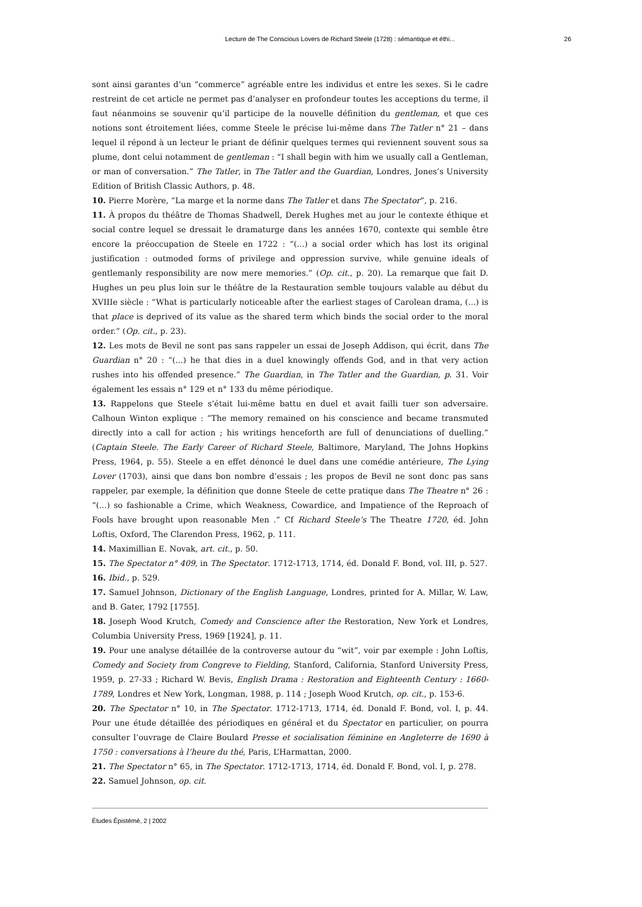Lecture de The Conscious Lovers de Richard Steele (1728) : sémantique et éthi... 26
sont ainsi garantes d’un “commerce” agréable entre les individus et entre les sexes. Si le cadre restreint de cet article ne permet pas d’analyser en profondeur toutes les acceptions du terme, il faut néanmoins se souvenir qu’il participe de la nouvelle définition du gentleman, et que ces notions sont étroitement liées, comme Steele le précise lui-même dans The Tatler n° 21 – dans lequel il répond à un lecteur le priant de définir quelques termes qui reviennent souvent sous sa plume, dont celui notamment de gentleman : “I shall begin with him we usually call a Gentleman, or man of conversation.” The Tatler, in The Tatler and the Guardian, Londres, Jones’s University Edition of British Classic Authors, p. 48.
10. Pierre Morère, “La marge et la norme dans The Tatler et dans The Spectator”, p. 216.
11. À propos du théâtre de Thomas Shadwell, Derek Hughes met au jour le contexte éthique et social contre lequel se dressait le dramaturge dans les années 1670, contexte qui semble être encore la préoccupation de Steele en 1722 : “(...) a social order which has lost its original justification : outmoded forms of privilege and oppression survive, while genuine ideals of gentlemanly responsibility are now mere memories.” (Op. cit., p. 20). La remarque que fait D. Hughes un peu plus loin sur le théâtre de la Restauration semble toujours valable au début du XVIIIe siècle : “What is particularly noticeable after the earliest stages of Carolean drama, (...) is that place is deprived of its value as the shared term which binds the social order to the moral order.” (Op. cit., p. 23).
12. Les mots de Bevil ne sont pas sans rappeler un essai de Joseph Addison, qui écrit, dans The Guardian n° 20 : “(...) he that dies in a duel knowingly offends God, and in that very action rushes into his offended presence.” The Guardian, in The Tatler and the Guardian, p. 31. Voir également les essais n° 129 et n° 133 du même périodique.
13. Rappelons que Steele s’était lui-même battu en duel et avait failli tuer son adversaire. Calhoun Winton explique : “The memory remained on his conscience and became transmuted directly into a call for action ; his writings henceforth are full of denunciations of duelling.” (Captain Steele. The Early Career of Richard Steele, Baltimore, Maryland, The Johns Hopkins Press, 1964, p. 55). Steele a en effet dénoncé le duel dans une comédie antérieure, The Lying Lover (1703), ainsi que dans bon nombre d’essais ; les propos de Bevil ne sont donc pas sans rappeler, par exemple, la définition que donne Steele de cette pratique dans The Theatre n° 26 : “(...) so fashionable a Crime, which Weakness, Cowardice, and Impatience of the Reproach of Fools have brought upon reasonable Men .” Cf Richard Steele’s The Theatre 1720, éd. John Loftis, Oxford, The Clarendon Press, 1962, p. 111.
14. Maximillian E. Novak, art. cit., p. 50.
15. The Spectator n° 409, in The Spectator. 1712-1713, 1714, éd. Donald F. Bond, vol. III, p. 527.
16. Ibid., p. 529.
17. Samuel Johnson, Dictionary of the English Language, Londres, printed for A. Millar, W. Law, and B. Gater, 1792 [1755].
18. Joseph Wood Krutch, Comedy and Conscience after the Restoration, New York et Londres, Columbia University Press, 1969 [1924], p. 11.
19. Pour une analyse détaillée de la controverse autour du “wit”, voir par exemple : John Loftis, Comedy and Society from Congreve to Fielding, Stanford, California, Stanford University Press, 1959, p. 27-33 ; Richard W. Bevis, English Drama : Restoration and Eighteenth Century : 1660-1789, Londres et New York, Longman, 1988, p. 114 ; Joseph Wood Krutch, op. cit., p. 153-6.
20. The Spectator n° 10, in The Spectator. 1712-1713, 1714, éd. Donald F. Bond, vol. I, p. 44. Pour une étude détaillée des périodiques en général et du Spectator en particulier, on pourra consulter l’ouvrage de Claire Boulard Presse et socialisation féminine en Angleterre de 1690 à 1750 : conversations à l’heure du thé, Paris, L’Harmattan, 2000.
21. The Spectator n° 65, in The Spectator. 1712-1713, 1714, éd. Donald F. Bond, vol. I, p. 278.
22. Samuel Johnson, op. cit.
Études Épistémè, 2 | 2002